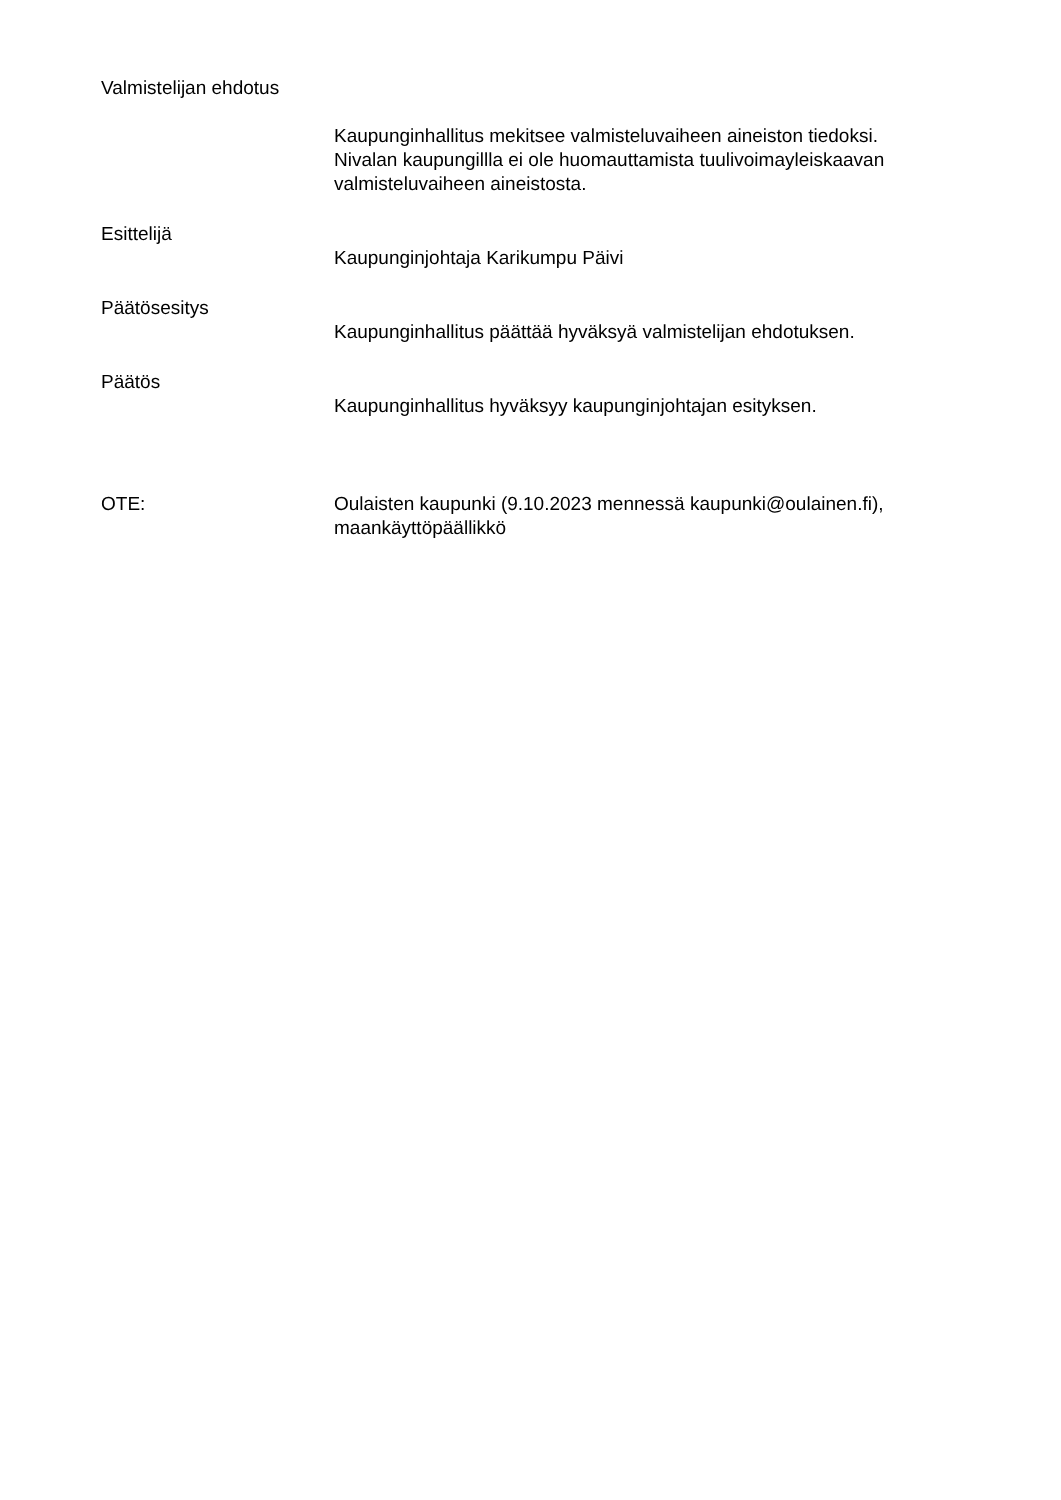Valmistelijan ehdotus
Kaupunginhallitus mekitsee valmisteluvaiheen aineiston tiedoksi.
Nivalan kaupungillla ei ole huomauttamista tuulivoimayleiskaavan
valmisteluvaiheen aineistosta.
Esittelijä
Kaupunginjohtaja Karikumpu Päivi
Päätösesitys
Kaupunginhallitus päättää hyväksyä valmistelijan ehdotuksen.
Päätös
Kaupunginhallitus hyväksyy kaupunginjohtajan esityksen.
OTE: Oulaisten kaupunki (9.10.2023 mennessä kaupunki@oulainen.fi),
maankäyttöpäällikkö